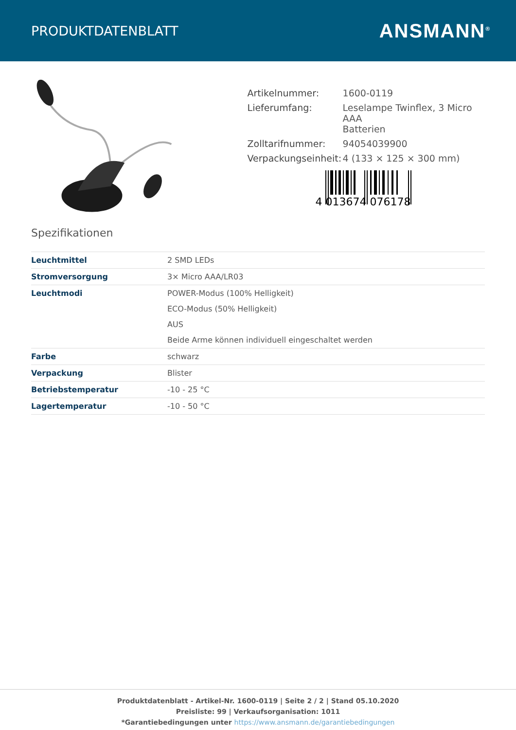PRODUKTDATENBLATT
ANSMANN<sup>®</sup>
| Artikelnummer: | 1600-0119 |
| Lieferumfang: | Leselampe Twinflex, 3 Micro AAA Batterien |
| Zolltarifnummer: | 94054039900 |
| Verpackungseinheit: | 4 (133 × 125 × 300 mm) |
4 013674 076178
Spezifikationen
| Leuchtmittel | 2 SMD LEDs |
| Stromversorgung | 3× Micro AAA/LR03 |
| Leuchtmodi | POWER-Modus (100% Helligkeit) ECO-Modus (50% Helligkeit) AUS Beide Arme können individuell eingeschaltet werden |
| Farbe | schwarz |
| Verpackung | Blister |
| Betriebstemperatur | -10 - 25 °C |
| Lagertemperatur | -10 - 50 °C |
Produktdatenblatt - Artikel-Nr. 1600-0119 | Seite 2 / 2 | Stand 05.10.2020
Preisliste: 99 | Verkaufsorganisation: 1011
*Garantiebedingungen unter https://www.ansmann.de/garantiebedingungen